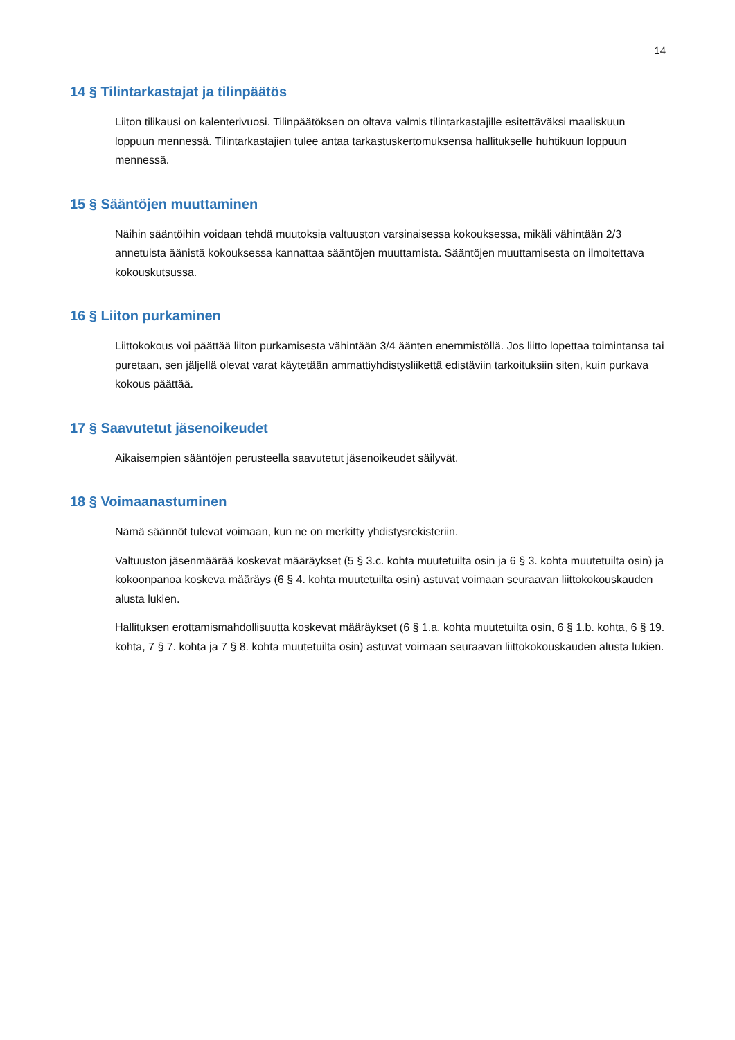14
14 § Tilintarkastajat ja tilinpäätös
Liiton tilikausi on kalenterivuosi. Tilinpäätöksen on oltava valmis tilintarkastajille esitettäväksi maaliskuun loppuun mennessä. Tilintarkastajien tulee antaa tarkastuskertomuksensa hallitukselle huhtikuun loppuun mennessä.
15 § Sääntöjen muuttaminen
Näihin sääntöihin voidaan tehdä muutoksia valtuuston varsinaisessa kokouksessa, mikäli vähintään 2/3 annetuista äänistä kokouksessa kannattaa sääntöjen muuttamista. Sääntöjen muuttamisesta on ilmoitettava kokouskutsussa.
16 § Liiton purkaminen
Liittokokous voi päättää liiton purkamisesta vähintään 3/4 äänten enemmistöllä. Jos liitto lopettaa toimintansa tai puretaan, sen jäljellä olevat varat käytetään ammattiyhdistysliikettä edistäviin tarkoituksiin siten, kuin purkava kokous päättää.
17 § Saavutetut jäsenoikeudet
Aikaisempien sääntöjen perusteella saavutetut jäsenoikeudet säilyvät.
18 § Voimaanastuminen
Nämä säännöt tulevat voimaan, kun ne on merkitty yhdistysrekisteriin.
Valtuuston jäsenmäärää koskevat määräykset (5 § 3.c. kohta muutetuilta osin ja 6 § 3. kohta muutetuilta osin) ja kokoonpanoa koskeva määräys (6 § 4. kohta muutetuilta osin) astuvat voimaan seuraavan liittokokouskauden alusta lukien.
Hallituksen erottamismahdollisuutta koskevat määräykset (6 § 1.a. kohta muutetuilta osin, 6 § 1.b. kohta, 6 § 19. kohta, 7 § 7. kohta ja 7 § 8. kohta muutetuilta osin) astuvat voimaan seuraavan liittokokouskauden alusta lukien.